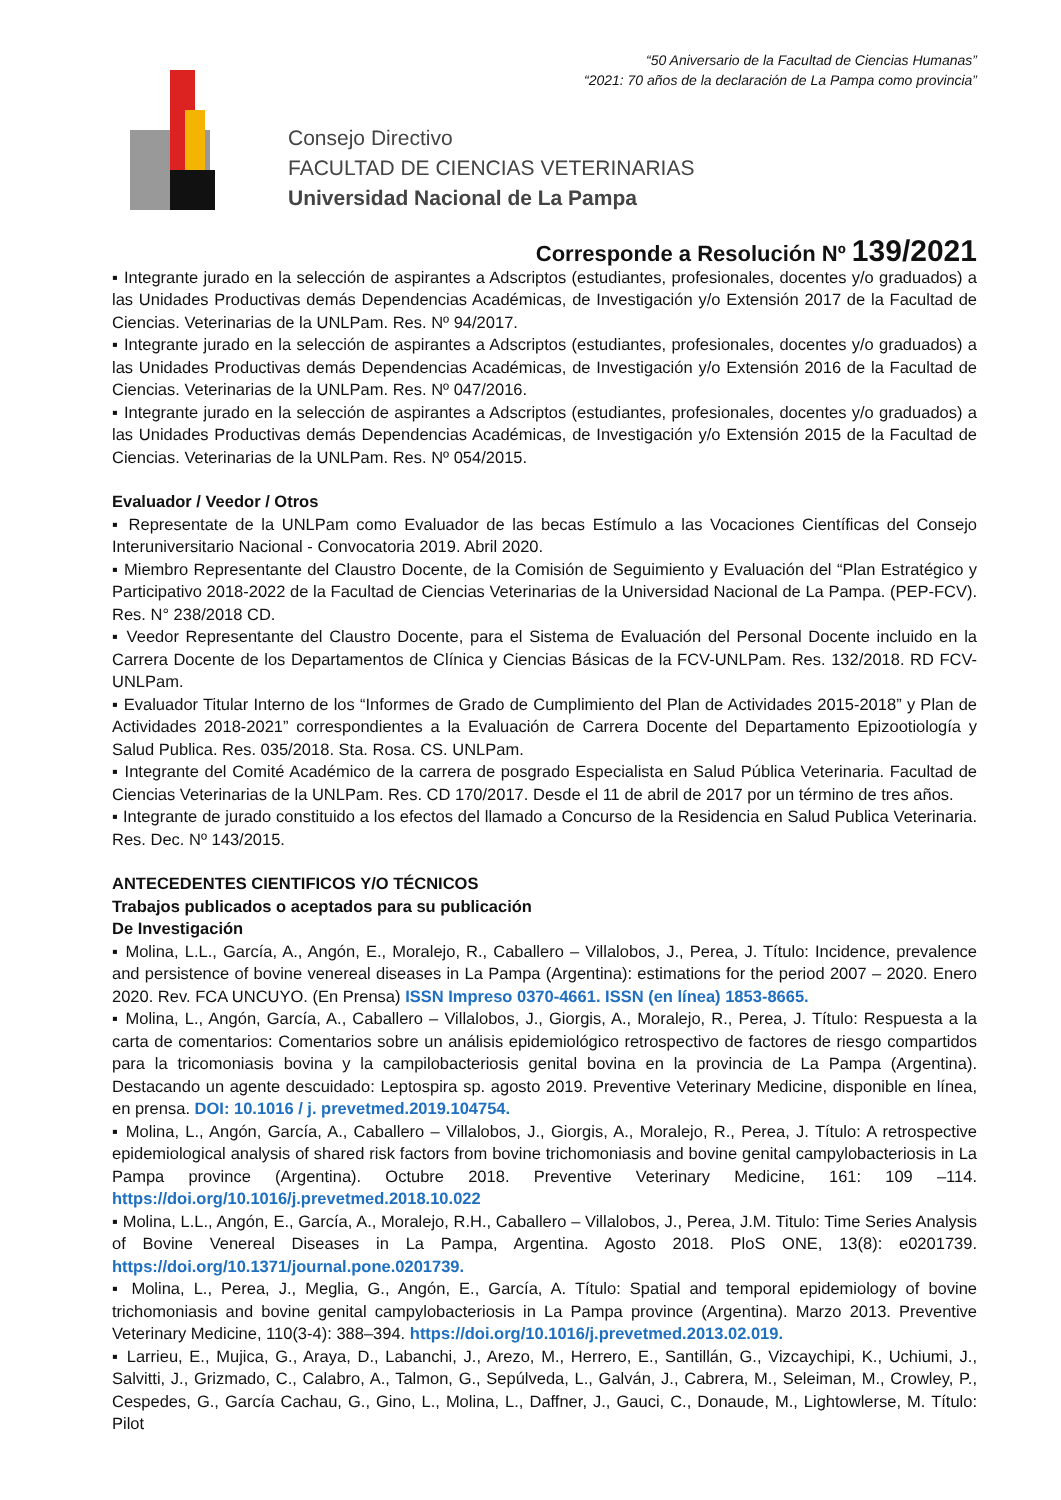“50 Aniversario de la Facultad de Ciencias Humanas”
“2021: 70 años de la declaración de La Pampa como provincia”
Consejo Directivo
FACULTAD DE CIENCIAS VETERINARIAS
Universidad Nacional de La Pampa
Corresponde a Resolución Nº 139/2021
▪ Integrante jurado en la selección de aspirantes a Adscriptos (estudiantes, profesionales, docentes y/o graduados) a las Unidades Productivas demás Dependencias Académicas, de Investigación y/o Extensión 2017 de la Facultad de Ciencias. Veterinarias de la UNLPam. Res. Nº 94/2017.
▪ Integrante jurado en la selección de aspirantes a Adscriptos (estudiantes, profesionales, docentes y/o graduados) a las Unidades Productivas demás Dependencias Académicas, de Investigación y/o Extensión 2016 de la Facultad de Ciencias. Veterinarias de la UNLPam. Res. Nº 047/2016.
▪ Integrante jurado en la selección de aspirantes a Adscriptos (estudiantes, profesionales, docentes y/o graduados) a las Unidades Productivas demás Dependencias Académicas, de Investigación y/o Extensión 2015 de la Facultad de Ciencias. Veterinarias de la UNLPam. Res. Nº 054/2015.
Evaluador / Veedor / Otros
▪ Representate de la UNLPam como Evaluador de las becas Estímulo a las Vocaciones Científicas del Consejo Interuniversitario Nacional - Convocatoria 2019. Abril 2020.
▪ Miembro Representante del Claustro Docente, de la Comisión de Seguimiento y Evaluación del “Plan Estratégico y Participativo 2018-2022 de la Facultad de Ciencias Veterinarias de la Universidad Nacional de La Pampa. (PEP-FCV). Res. N° 238/2018 CD.
▪ Veedor Representante del Claustro Docente, para el Sistema de Evaluación del Personal Docente incluido en la Carrera Docente de los Departamentos de Clínica y Ciencias Básicas de la FCV-UNLPam. Res. 132/2018. RD FCV-UNLPam.
▪ Evaluador Titular Interno de los “Informes de Grado de Cumplimiento del Plan de Actividades 2015-2018” y Plan de Actividades 2018-2021” correspondientes a la Evaluación de Carrera Docente del Departamento Epizootiología y Salud Publica. Res. 035/2018. Sta. Rosa. CS. UNLPam.
▪ Integrante del Comité Académico de la carrera de posgrado Especialista en Salud Pública Veterinaria. Facultad de Ciencias Veterinarias de la UNLPam. Res. CD 170/2017. Desde el 11 de abril de 2017 por un término de tres años.
▪ Integrante de jurado constituido a los efectos del llamado a Concurso de la Residencia en Salud Publica Veterinaria. Res. Dec. Nº 143/2015.
ANTECEDENTES CIENTIFICOS Y/O TÉCNICOS
Trabajos publicados o aceptados para su publicación
De Investigación
▪ Molina, L.L., García, A., Angón, E., Moralejo, R., Caballero – Villalobos, J., Perea, J. Título: Incidence, prevalence and persistence of bovine venereal diseases in La Pampa (Argentina): estimations for the period 2007 – 2020. Enero 2020. Rev. FCA UNCUYO. (En Prensa) ISSN Impreso 0370-4661. ISSN (en línea) 1853-8665.
▪ Molina, L., Angón, García, A., Caballero – Villalobos, J., Giorgis, A., Moralejo, R., Perea, J. Título: Respuesta a la carta de comentarios: Comentarios sobre un análisis epidemiológico retrospectivo de factores de riesgo compartidos para la tricomoniasis bovina y la campilobacteriosis genital bovina en la provincia de La Pampa (Argentina). Destacando un agente descuidado: Leptospira sp. agosto 2019. Preventive Veterinary Medicine, disponible en línea, en prensa. DOI: 10.1016 / j. prevetmed.2019.104754.
▪ Molina, L., Angón, García, A., Caballero – Villalobos, J., Giorgis, A., Moralejo, R., Perea, J. Título: A retrospective epidemiological analysis of shared risk factors from bovine trichomoniasis and bovine genital campylobacteriosis in La Pampa province (Argentina). Octubre 2018. Preventive Veterinary Medicine, 161: 109 –114. https://doi.org/10.1016/j.prevetmed.2018.10.022
▪ Molina, L.L., Angón, E., García, A., Moralejo, R.H., Caballero – Villalobos, J., Perea, J.M. Titulo: Time Series Analysis of Bovine Venereal Diseases in La Pampa, Argentina. Agosto 2018. PloS ONE, 13(8): e0201739. https://doi.org/10.1371/journal.pone.0201739.
▪ Molina, L., Perea, J., Meglia, G., Angón, E., García, A. Título: Spatial and temporal epidemiology of bovine trichomoniasis and bovine genital campylobacteriosis in La Pampa province (Argentina). Marzo 2013. Preventive Veterinary Medicine, 110(3-4): 388–394. https://doi.org/10.1016/j.prevetmed.2013.02.019.
▪ Larrieu, E., Mujica, G., Araya, D., Labanchi, J., Arezo, M., Herrero, E., Santillán, G., Vizcaychipi, K., Uchiumi, J., Salvitti, J., Grizmado, C., Calabro, A., Talmon, G., Sepúlveda, L., Galván, J., Cabrera, M., Seleiman, M., Crowley, P., Cespedes, G., García Cachau, G., Gino, L., Molina, L., Daffner, J., Gauci, C., Donaude, M., Lightowlerse, M. Título: Pilot